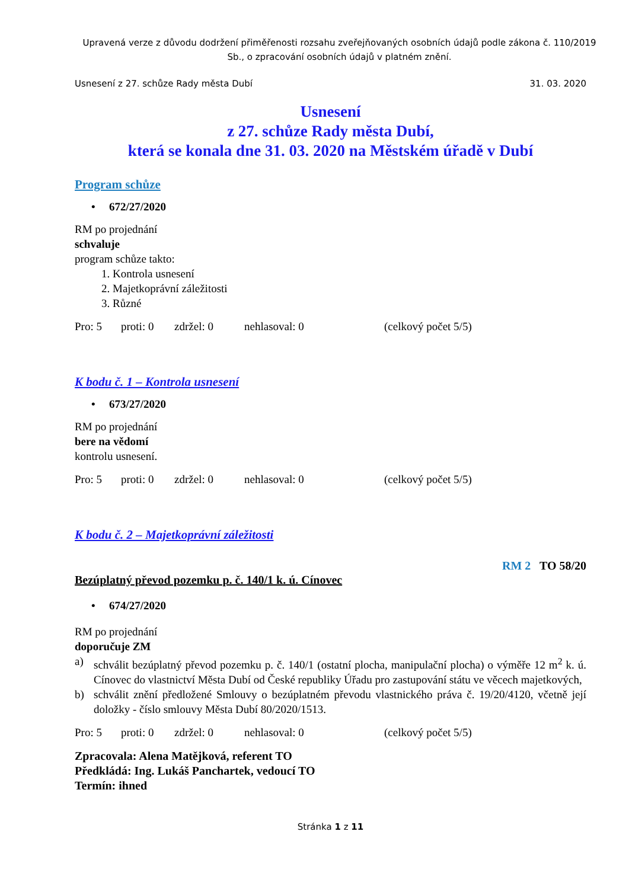Upravená verze z důvodu dodržení přiměřenosti rozsahu zveřejňovaných osobních údajů podle zákona č. 110/2019 Sb., o zpracování osobních údajů v platném znění.
Usnesení z 27. schůze Rady města Dubí 31. 03. 2020
Usnesení
z 27. schůze Rady města Dubí,
která se konala dne 31. 03. 2020 na Městském úřadě v Dubí
Program schůze
• 672/27/2020
RM po projednání
schvaluje
program schůze takto:
1. Kontrola usnesení
2. Majetkoprávní záležitosti
3. Různé
Pro: 5 proti: 0 zdržel: 0 nehlasoval: 0 (celkový počet 5/5)
K bodu č. 1 – Kontrola usnesení
• 673/27/2020
RM po projednání
bere na vědomí
kontrolu usnesení.
Pro: 5 proti: 0 zdržel: 0 nehlasoval: 0 (celkový počet 5/5)
K bodu č. 2 – Majetkoprávní záležitosti
RM 2 TO 58/20
Bezúplatný převod pozemku p. č. 140/1 k. ú. Cínovec
• 674/27/2020
RM po projednání
doporučuje ZM
a) schválit bezúplatný převod pozemku p. č. 140/1 (ostatní plocha, manipulační plocha) o výměře 12 m<sup>2</sup> k. ú. Cínovec do vlastnictví Města Dubí od České republiky Úřadu pro zastupování státu ve věcech majetkových,
b) schválit znění předložené Smlouvy o bezúplatném převodu vlastnického práva č. 19/20/4120, včetně její doložky - číslo smlouvy Města Dubí 80/2020/1513.
Pro: 5 proti: 0 zdržel: 0 nehlasoval: 0 (celkový počet 5/5)
Zpracovala: Alena Matějková, referent TO
Předkládá: Ing. Lukáš Panchartek, vedoucí TO
Termín: ihned
Stránka 1 z 11